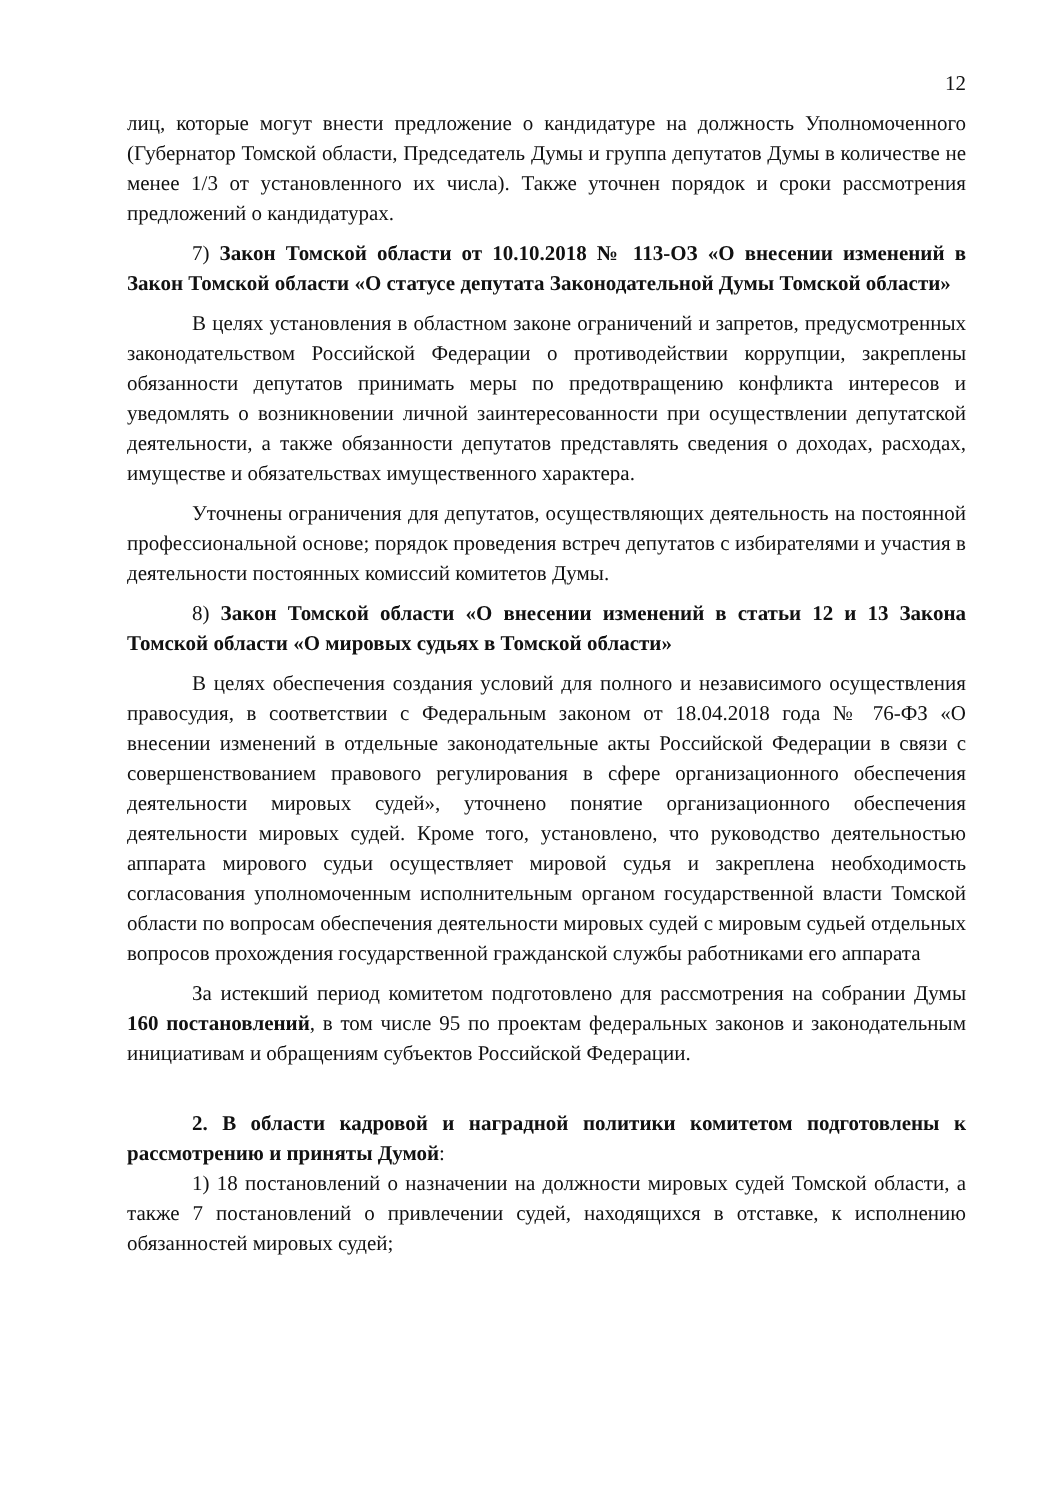12
лиц, которые могут внести предложение о кандидатуре на должность Уполномоченного (Губернатор Томской области, Председатель Думы и группа депутатов Думы в количестве не менее 1/3 от установленного их числа). Также уточнен порядок и сроки рассмотрения предложений о кандидатурах.
7) Закон Томской области от 10.10.2018 № 113-ОЗ «О внесении изменений в Закон Томской области «О статусе депутата Законодательной Думы Томской области»
В целях установления в областном законе ограничений и запретов, предусмотренных законодательством Российской Федерации о противодействии коррупции, закреплены обязанности депутатов принимать меры по предотвращению конфликта интересов и уведомлять о возникновении личной заинтересованности при осуществлении депутатской деятельности, а также обязанности депутатов представлять сведения о доходах, расходах, имуществе и обязательствах имущественного характера.
Уточнены ограничения для депутатов, осуществляющих деятельность на постоянной профессиональной основе; порядок проведения встреч депутатов с избирателями и участия в деятельности постоянных комиссий комитетов Думы.
8) Закон Томской области «О внесении изменений в статьи 12 и 13 Закона Томской области «О мировых судьях в Томской области»
В целях обеспечения создания условий для полного и независимого осуществления правосудия, в соответствии с Федеральным законом от 18.04.2018 года № 76-ФЗ «О внесении изменений в отдельные законодательные акты Российской Федерации в связи с совершенствованием правового регулирования в сфере организационного обеспечения деятельности мировых судей», уточнено понятие организационного обеспечения деятельности мировых судей. Кроме того, установлено, что руководство деятельностью аппарата мирового судьи осуществляет мировой судья и закреплена необходимость согласования уполномоченным исполнительным органом государственной власти Томской области по вопросам обеспечения деятельности мировых судей с мировым судьей отдельных вопросов прохождения государственной гражданской службы работниками его аппарата
За истекший период комитетом подготовлено для рассмотрения на собрании Думы 160 постановлений, в том числе 95 по проектам федеральных законов и законодательным инициативам и обращениям субъектов Российской Федерации.
2. В области кадровой и наградной политики комитетом подготовлены к рассмотрению и приняты Думой:
1) 18 постановлений о назначении на должности мировых судей Томской области, а также 7 постановлений о привлечении судей, находящихся в отставке, к исполнению обязанностей мировых судей;